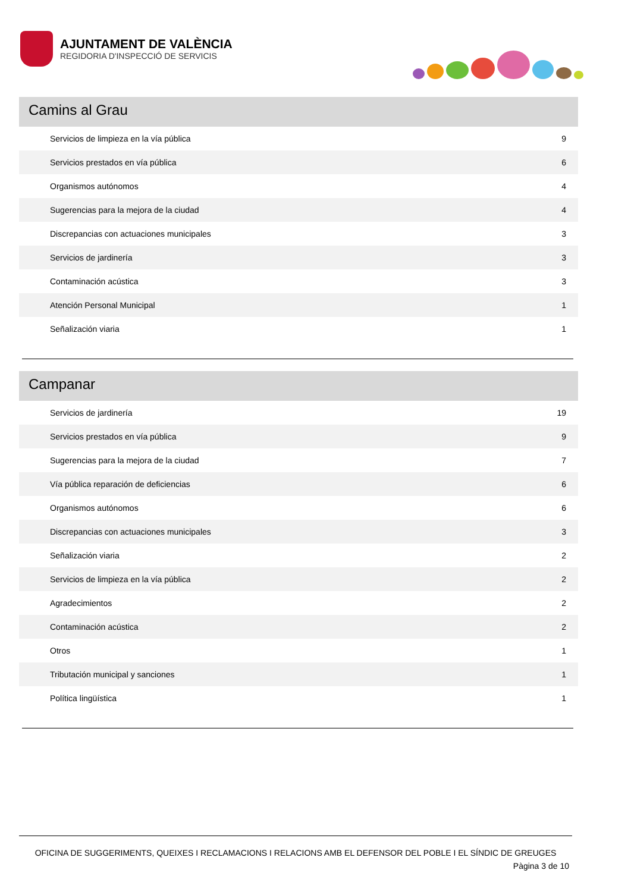AJUNTAMENT DE VALÈNCIA
REGIDORIA D'INSPECCIÓ DE SERVICIS
Camins al Grau
| Servicios de limpieza en la vía pública | 9 |
| Servicios prestados en vía pública | 6 |
| Organismos autónomos | 4 |
| Sugerencias para la mejora de la ciudad | 4 |
| Discrepancias con actuaciones municipales | 3 |
| Servicios de jardinería | 3 |
| Contaminación acústica | 3 |
| Atención Personal Municipal | 1 |
| Señalización viaria | 1 |
Campanar
| Servicios de jardinería | 19 |
| Servicios prestados en vía pública | 9 |
| Sugerencias para la mejora de la ciudad | 7 |
| Vía pública reparación de deficiencias | 6 |
| Organismos autónomos | 6 |
| Discrepancias con actuaciones municipales | 3 |
| Señalización viaria | 2 |
| Servicios de limpieza en la vía pública | 2 |
| Agradecimientos | 2 |
| Contaminación acústica | 2 |
| Otros | 1 |
| Tributación municipal y sanciones | 1 |
| Política lingüística | 1 |
OFICINA DE SUGGERIMENTS, QUEIXES I RECLAMACIONS I RELACIONS AMB EL DEFENSOR DEL POBLE I EL SÍNDIC DE GREUGES
Pàgina 3 de 10